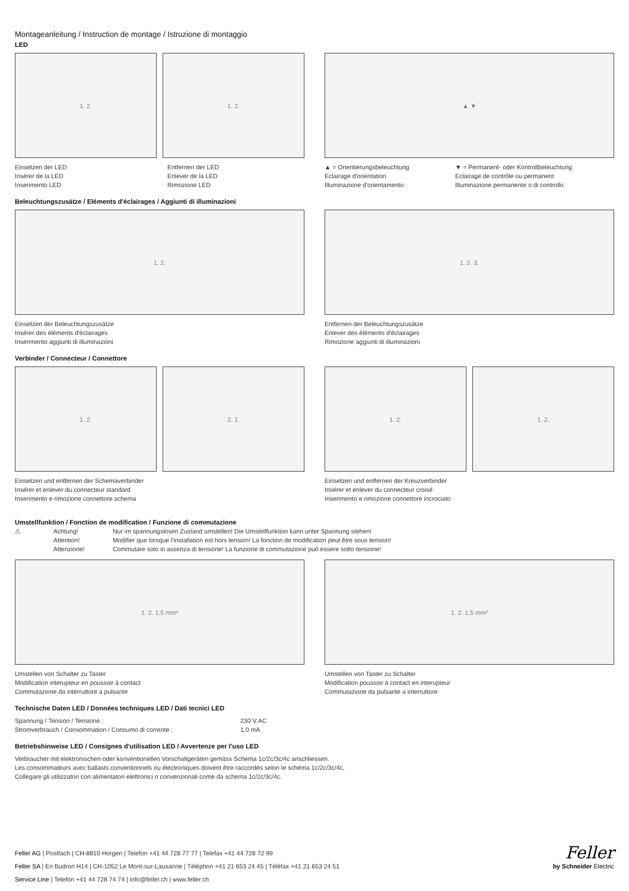Montageanleitung / Instruction de montage / Istruzione di montaggio
LED
1. 2. 1. 2.
Einsetzen der LED
Insérer de la LED
Inserimento LED
Entfernen der LED
Enlever de la LED
Rimozione LED
▲ ▼
▲ = Orientierungsbeleuchtung
Eclairage d'orientation
Illuminazione d'orientamento
▼ = Permanent- oder Kontrollbeleuchtung
Eclairage de contrôle ou permanent
Illuminazione permanente o di controllo
Beleuchtungszusätze / Eléments d'éclairages / Aggiunti di illuminazioni
1. 2.
Einsetzen der Beleuchtungszusätze
Insérer des éléments d'éclairages
Inserimento aggiunti di illuminazioni
1. 2. 3.
Entfernen der Beleuchtungszusätze
Enlever des éléments d'éclairages
Rimozione aggiunti di illuminazioni
Verbinder / Connecteur / Connettore
1. 2. 2. 1.
Einsetzen und entfernen der Schemaverbinder
Insérer et enlever du connecteur standard
Inserimento e rimozione connettore schema
1. 2. 1. 2.
Einsetzen und entfernen der Kreuzverbinder
Insérer et enlever du connecteur croisé
Inserimento e rimozione connettore incrociato
Umstellfunktion / Fonction de modification / Funzione di commutazione
⚠ Achtung!
Attention!
Attenzione!
Nur im spannungslosen Zustand umstellen! Die Umstellfunktion kann unter Spannung stehen!
Modifier que lorsque l'installation est hors tension! La fonction de modification peut être sous tension!
Commutare solo in assenza di tensione! La funzione di commutazione può essere sotto tensione!
1. 2. 1,5 mm²
Umstellen von Schalter zu Taster
Modification interupteur en poussoir à contact
Commutazione da interruttore a pulsante
1. 2. 1,5 mm²
Umstellen von Taster zu Schalter
Modification poussoir à contact en interupteur
Commutazione da pulsante a interruttore
Technische Daten LED / Données techniques LED / Dati tecnici LED
| Spannung / Tension / Tensione : | 230 V AC |
| Stromverbrauch / Consommation / Consumo di corrente : | 1,0 mA |
Betriebshinweise LED / Consignes d'utilisation LED / Avvertenze per l'uso LED
Verbraucher mit elektronischen oder konventionellen Vorschaltgeräten gemäss Schema 1c/2c/3c/4c anschliessen.
Les consommateurs avec ballasts conventionnels ou électroniques doivent être raccordés selon le schéma 1c/2c/3c/4c.
Collegare gli utilizzatori con alimentatori elettronici o convenzionali come da schema 1c/2c/3c/4c.
Feller AG | Postfach | CH-8810 Horgen | Telefon +41 44 728 77 77 | Telefax +41 44 728 72 99
Feller SA | En Budron H14 | CH-1052 Le Mont-sur-Lausanne | Téléphon +41 21 653 24 45 | Téléfax +41 21 653 24 51
Service Line | Telefon +41 44 728 74 74 | info@feller.ch | www.feller.ch
Feller
by Schneider Electric